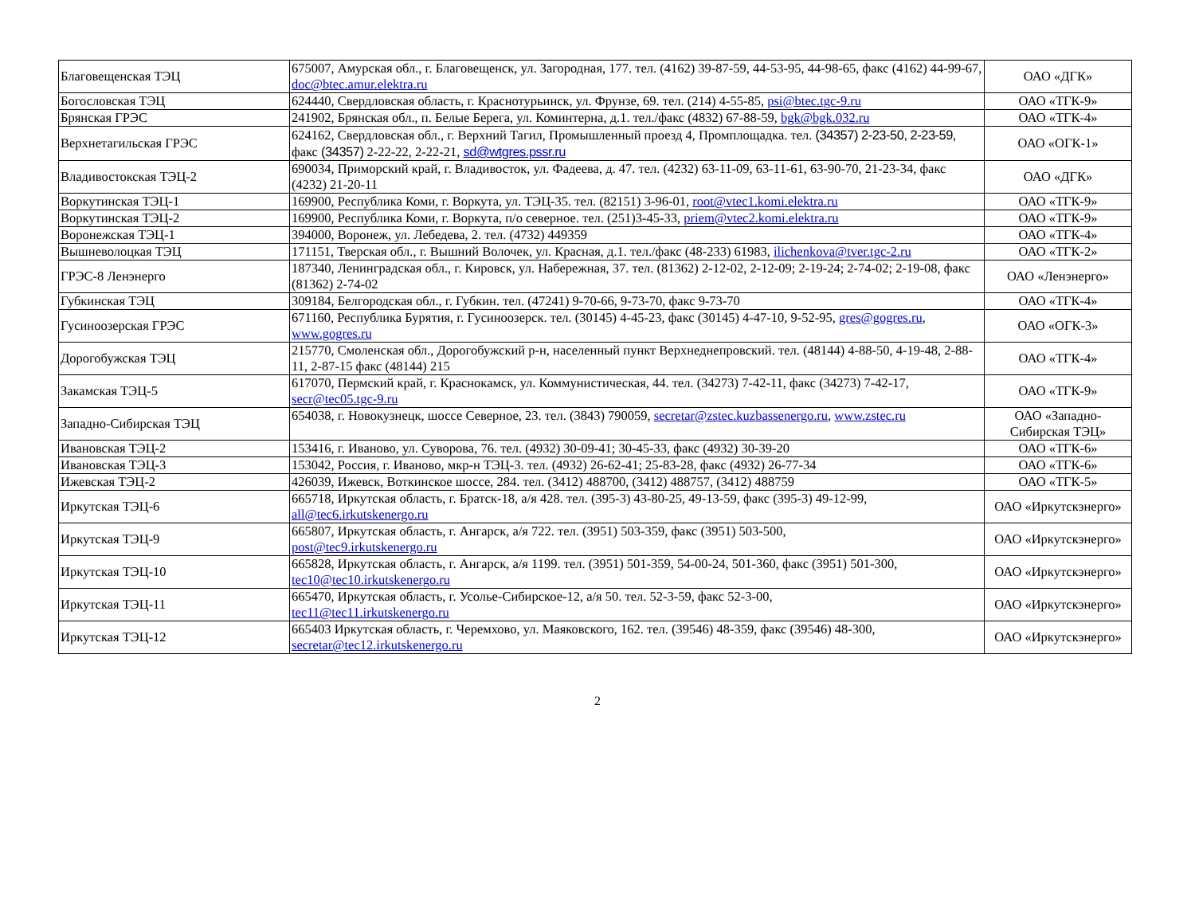| Благовещенская ТЭЦ | 675007, Амурская обл., г. Благовещенск, ул. Загородная, 177. тел. (4162) 39-87-59, 44-53-95, 44-98-65, факс (4162) 44-99-67, doc@btec.amur.elektra.ru | ОАО «ДГК» |
| Богословская ТЭЦ | 624440, Свердловская область, г. Краснотурьинск, ул. Фрунзе, 69. тел. (214) 4-55-85, psi@btec.tgc-9.ru | ОАО «ТГК-9» |
| Брянская ГРЭС | 241902, Брянская обл., п. Белые Берега, ул. Коминтерна, д.1. тел./факс (4832) 67-88-59, bgk@bgk.032.ru | ОАО «ТГК-4» |
| Верхнетагильская ГРЭС | 624162, Свердловская обл., г. Верхний Тагил, Промышленный проезд 4, Промплощадка. тел. (34357) 2-23-50, 2-23-59 , факс (34357) 2-22-22, 2-22-21, sd@wtgres.pssr.ru | ОАО «ОГК-1» |
| Владивостокская ТЭЦ-2 | 690034, Приморский край, г. Владивосток, ул. Фадеева, д. 47. тел. (4232) 63-11-09, 63-11-61, 63-90-70, 21-23-34, факс (4232) 21-20-11 | ОАО «ДГК» |
| Воркутинская ТЭЦ-1 | 169900, Республика Коми, г. Воркута, ул. ТЭЦ-35. тел. (82151) 3-96-01, root@vtec1.komi.elektra.ru | ОАО «ТГК-9» |
| Воркутинская ТЭЦ-2 | 169900, Республика Коми, г. Воркута, п/о северное. тел. (251)3-45-33, priem@vtec2.komi.elektra.ru | ОАО «ТГК-9» |
| Воронежская ТЭЦ-1 | 394000, Воронеж, ул. Лебедева, 2. тел. (4732) 449359 | ОАО «ТГК-4» |
| Вышневолоцкая ТЭЦ | 171151, Тверская обл., г. Вышний Волочек, ул. Красная, д.1. тел./факс (48-233) 61983, ilichenkova@tver.tgc-2.ru | ОАО «ТГК-2» |
| ГРЭС-8 Ленэнерго | 187340, Ленинградская обл., г. Кировск, ул. Набережная, 37. тел. (81362) 2-12-02, 2-12-09; 2-19-24; 2-74-02; 2-19-08, факс (81362) 2-74-02 | ОАО «Ленэнерго» |
| Губкинская ТЭЦ | 309184, Белгородская обл., г. Губкин. тел. (47241) 9-70-66, 9-73-70, факс 9-73-70 | ОАО «ТГК-4» |
| Гусиноозерская ГРЭС | 671160, Республика Бурятия, г. Гусиноозерск. тел. (30145) 4-45-23, факс (30145) 4-47-10, 9-52-95, gres@gogres.ru , www.gogres.ru | ОАО «ОГК-3» |
| Дорогобужская ТЭЦ | 215770, Смоленская обл., Дорогобужский р-н, населенный пункт Верхнеднепровский. тел. (48144) 4-88-50, 4-19-48, 2-88-11, 2-87-15 факс (48144) 215 | ОАО «ТГК-4» |
| Закамская ТЭЦ-5 | 617070, Пермский край, г. Краснокамск, ул. Коммунистическая, 44. тел. (34273) 7-42-11, факс (34273) 7-42-17, secr@tec05.tgc-9.ru | ОАО «ТГК-9» |
| Западно-Сибирская ТЭЦ | 654038, г. Новокузнецк, шоссе Северное, 23. тел. (3843) 790059, secretar@zstec.kuzbassenergo.ru , www.zstec.ru | ОАО «Западно-Сибирская ТЭЦ» |
| Ивановская ТЭЦ-2 | 153416, г. Иваново, ул. Суворова, 76. тел. (4932) 30-09-41; 30-45-33, факс (4932) 30-39-20 | ОАО «ТГК-6» |
| Ивановская ТЭЦ-3 | 153042, Россия, г. Иваново, мкр-н ТЭЦ-3. тел. (4932) 26-62-41; 25-83-28, факс (4932) 26-77-34 | ОАО «ТГК-6» |
| Ижевская ТЭЦ-2 | 426039, Ижевск, Воткинское шоссе, 284. тел. (3412) 488700, (3412) 488757, (3412) 488759 | ОАО «ТГК-5» |
| Иркутская ТЭЦ-6 | 665718, Иркутская область, г. Братск-18, а/я 428. тел. (395-3) 43-80-25, 49-13-59, факс (395-3) 49-12-99, all@tec6.irkutskenergo.ru | ОАО «Иркутскэнерго» |
| Иркутская ТЭЦ-9 | 665807, Иркутская область, г. Ангарск, а/я 722. тел. (3951) 503-359, факс (3951) 503-500, post@tec9.irkutskenergo.ru | ОАО «Иркутскэнерго» |
| Иркутская ТЭЦ-10 | 665828, Иркутская область, г. Ангарск, а/я 1199. тел. (3951) 501-359, 54-00-24, 501-360, факс (3951) 501-300, tec10@tec10.irkutskenergo.ru | ОАО «Иркутскэнерго» |
| Иркутская ТЭЦ-11 | 665470, Иркутская область, г. Усолье-Сибирское-12, а/я 50. тел. 52-3-59, факс 52-3-00, tec11@tec11.irkutskenergo.ru | ОАО «Иркутскэнерго» |
| Иркутская ТЭЦ-12 | 665403 Иркутская область, г. Черемхово, ул. Маяковского, 162. тел. (39546) 48-359, факс (39546) 48-300, secretar@tec12.irkutskenergo.ru | ОАО «Иркутскэнерго» |
2